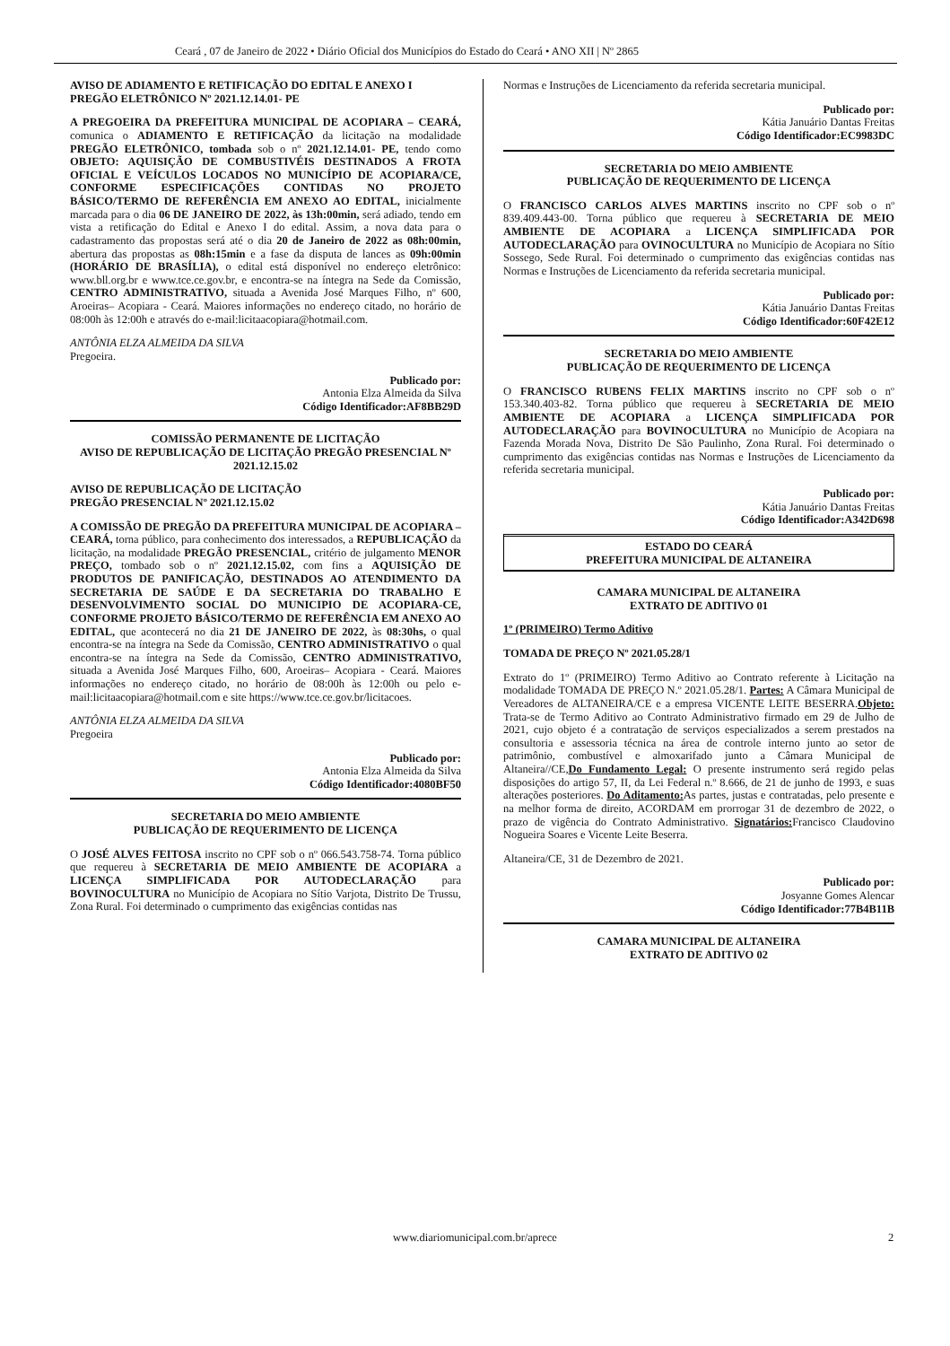Ceará , 07 de Janeiro de 2022 • Diário Oficial dos Municípios do Estado do Ceará • ANO XII | Nº 2865
AVISO DE ADIAMENTO E RETIFICAÇÃO DO EDITAL E ANEXO I
PREGÃO ELETRÔNICO Nº 2021.12.14.01- PE
A PREGOEIRA DA PREFEITURA MUNICIPAL DE ACOPIARA – CEARÁ, comunica o ADIAMENTO E RETIFICAÇÃO da licitação na modalidade PREGÃO ELETRÔNICO, tombada sob o nº 2021.12.14.01- PE, tendo como OBJETO: AQUISIÇÃO DE COMBUSTIVÉIS DESTINADOS A FROTA OFICIAL E VEÍCULOS LOCADOS NO MUNICÍPIO DE ACOPIARA/CE, CONFORME ESPECIFICAÇÕES CONTIDAS NO PROJETO BÁSICO/TERMO DE REFERÊNCIA EM ANEXO AO EDITAL, inicialmente marcada para o dia 06 DE JANEIRO DE 2022, às 13h:00min, será adiado, tendo em vista a retificação do Edital e Anexo I do edital. Assim, a nova data para o cadastramento das propostas será até o dia 20 de Janeiro de 2022 as 08h:00min, abertura das propostas as 08h:15min e a fase da disputa de lances as 09h:00min (HORÁRIO DE BRASÍLIA), o edital está disponível no endereço eletrônico: www.bll.org.br e www.tce.ce.gov.br, e encontra-se na íntegra na Sede da Comissão, CENTRO ADMINISTRATIVO, situada a Avenida José Marques Filho, nº 600, Aroeiras– Acopiara - Ceará. Maiores informações no endereço citado, no horário de 08:00h às 12:00h e através do e-mail:licitaacopiara@hotmail.com.
ANTÔNIA ELZA ALMEIDA DA SILVA
Pregoeira.
Publicado por:
Antonia Elza Almeida da Silva
Código Identificador:AF8BB29D
COMISSÃO PERMANENTE DE LICITAÇÃO
AVISO DE REPUBLICAÇÃO DE LICITAÇÃO PREGÃO PRESENCIAL Nº 2021.12.15.02
AVISO DE REPUBLICAÇÃO DE LICITAÇÃO
PREGÃO PRESENCIAL Nº 2021.12.15.02
A COMISSÃO DE PREGÃO DA PREFEITURA MUNICIPAL DE ACOPIARA – CEARÁ, torna público, para conhecimento dos interessados, a REPUBLICAÇÃO da licitação, na modalidade PREGÃO PRESENCIAL, critério de julgamento MENOR PREÇO, tombado sob o nº 2021.12.15.02, com fins a AQUISIÇÃO DE PRODUTOS DE PANIFICAÇÃO, DESTINADOS AO ATENDIMENTO DA SECRETARIA DE SAÚDE E DA SECRETARIA DO TRABALHO E DESENVOLVIMENTO SOCIAL DO MUNICIPIO DE ACOPIARA-CE, CONFORME PROJETO BÁSICO/TERMO DE REFERÊNCIA EM ANEXO AO EDITAL, que acontecerá no dia 21 DE JANEIRO DE 2022, às 08:30hs, o qual encontra-se na íntegra na Sede da Comissão, CENTRO ADMINISTRATIVO o qual encontra-se na íntegra na Sede da Comissão, CENTRO ADMINISTRATIVO, situada a Avenida José Marques Filho, 600, Aroeiras– Acopiara - Ceará. Maiores informações no endereço citado, no horário de 08:00h às 12:00h ou pelo e-mail:licitaacopiara@hotmail.com e site https://www.tce.ce.gov.br/licitacoes.
ANTÔNIA ELZA ALMEIDA DA SILVA
Pregoeira
Publicado por:
Antonia Elza Almeida da Silva
Código Identificador:4080BF50
SECRETARIA DO MEIO AMBIENTE
PUBLICAÇÃO DE REQUERIMENTO DE LICENÇA
O JOSÉ ALVES FEITOSA inscrito no CPF sob o nº 066.543.758-74. Torna público que requereu à SECRETARIA DE MEIO AMBIENTE DE ACOPIARA a LICENÇA SIMPLIFICADA POR AUTODECLARAÇÃO para BOVINOCULTURA no Município de Acopiara no Sítio Varjota, Distrito De Trussu, Zona Rural. Foi determinado o cumprimento das exigências contidas nas
Normas e Instruções de Licenciamento da referida secretaria municipal.
Publicado por:
Kátia Januário Dantas Freitas
Código Identificador:EC9983DC
SECRETARIA DO MEIO AMBIENTE
PUBLICAÇÃO DE REQUERIMENTO DE LICENÇA
O FRANCISCO CARLOS ALVES MARTINS inscrito no CPF sob o nº 839.409.443-00. Torna público que requereu à SECRETARIA DE MEIO AMBIENTE DE ACOPIARA a LICENÇA SIMPLIFICADA POR AUTODECLARAÇÃO para OVINOCULTURA no Município de Acopiara no Sítio Sossego, Sede Rural. Foi determinado o cumprimento das exigências contidas nas Normas e Instruções de Licenciamento da referida secretaria municipal.
Publicado por:
Kátia Januário Dantas Freitas
Código Identificador:60F42E12
SECRETARIA DO MEIO AMBIENTE
PUBLICAÇÃO DE REQUERIMENTO DE LICENÇA
O FRANCISCO RUBENS FELIX MARTINS inscrito no CPF sob o nº 153.340.403-82. Torna público que requereu à SECRETARIA DE MEIO AMBIENTE DE ACOPIARA a LICENÇA SIMPLIFICADA POR AUTODECLARAÇÃO para BOVINOCULTURA no Município de Acopiara na Fazenda Morada Nova, Distrito De São Paulinho, Zona Rural. Foi determinado o cumprimento das exigências contidas nas Normas e Instruções de Licenciamento da referida secretaria municipal.
Publicado por:
Kátia Januário Dantas Freitas
Código Identificador:A342D698
ESTADO DO CEARÁ
PREFEITURA MUNICIPAL DE ALTANEIRA
CAMARA MUNICIPAL DE ALTANEIRA
EXTRATO DE ADITIVO 01
1º (PRIMEIRO) Termo Aditivo
TOMADA DE PREÇO Nº 2021.05.28/1
Extrato do 1º (PRIMEIRO) Termo Aditivo ao Contrato referente à Licitação na modalidade TOMADA DE PREÇO N.º 2021.05.28/1. Partes: A Câmara Municipal de Vereadores de ALTANEIRA/CE e a empresa VICENTE LEITE BESERRA.Objeto: Trata-se de Termo Aditivo ao Contrato Administrativo firmado em 29 de Julho de 2021, cujo objeto é a contratação de serviços especializados a serem prestados na consultoria e assessoria técnica na área de controle interno junto ao setor de patrimônio, combustível e almoxarifado junto a Câmara Municipal de Altaneira//CE,Do Fundamento Legal: O presente instrumento será regido pelas disposições do artigo 57, II, da Lei Federal n.º 8.666, de 21 de junho de 1993, e suas alterações posteriores. Do Aditamento: As partes, justas e contratadas, pelo presente e na melhor forma de direito, ACORDAM em prorrogar 31 de dezembro de 2022, o prazo de vigência do Contrato Administrativo. Signatários: Francisco Claudovino Nogueira Soares e Vicente Leite Beserra.
Altaneira/CE, 31 de Dezembro de 2021.
Publicado por:
Josyanne Gomes Alencar
Código Identificador:77B4B11B
CAMARA MUNICIPAL DE ALTANEIRA
EXTRATO DE ADITIVO 02
www.diariomunicipal.com.br/aprece 2